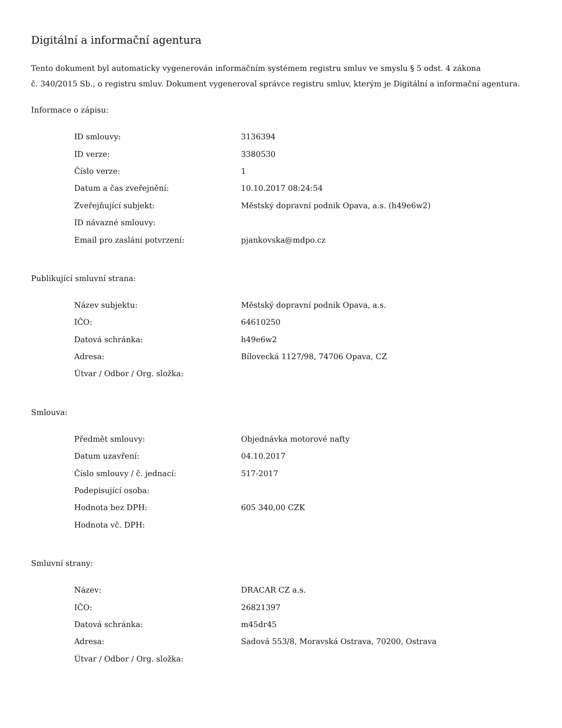Digitální a informační agentura
Tento dokument byl automaticky vygenerován informačním systémem registru smluv ve smyslu § 5 odst. 4 zákona
č. 340/2015 Sb., o registru smluv. Dokument vygeneroval správce registru smluv, kterým je Digitální a informační agentura.
Informace o zápisu:
| ID smlouvy: | 3136394 |
| ID verze: | 3380530 |
| Číslo verze: | 1 |
| Datum a čas zveřejnění: | 10.10.2017 08:24:54 |
| Zveřejňující subjekt: | Městský dopravní podnik Opava, a.s. (h49e6w2) |
| ID návazné smlouvy: | |
| Email pro zaslání potvrzení: | pjankovska@mdpo.cz |
Publikující smluvní strana:
| Název subjektu: | Městský dopravní podnik Opava, a.s. |
| IČO: | 64610250 |
| Datová schránka: | h49e6w2 |
| Adresa: | Bílovecká 1127/98, 74706 Opava, CZ |
| Útvar / Odbor / Org. složka: | |
Smlouva:
| Předmět smlouvy: | Objednávka motorové nafty |
| Datum uzavření: | 04.10.2017 |
| Číslo smlouvy / č. jednací: | 517-2017 |
| Podepisující osoba: | |
| Hodnota bez DPH: | 605 340,00 CZK |
| Hodnota vč. DPH: | |
Smluvní strany:
| Název: | DRACAR CZ a.s. |
| IČO: | 26821397 |
| Datová schránka: | m45dr45 |
| Adresa: | Sadová 553/8, Moravská Ostrava, 70200, Ostrava |
| Útvar / Odbor / Org. složka: | |